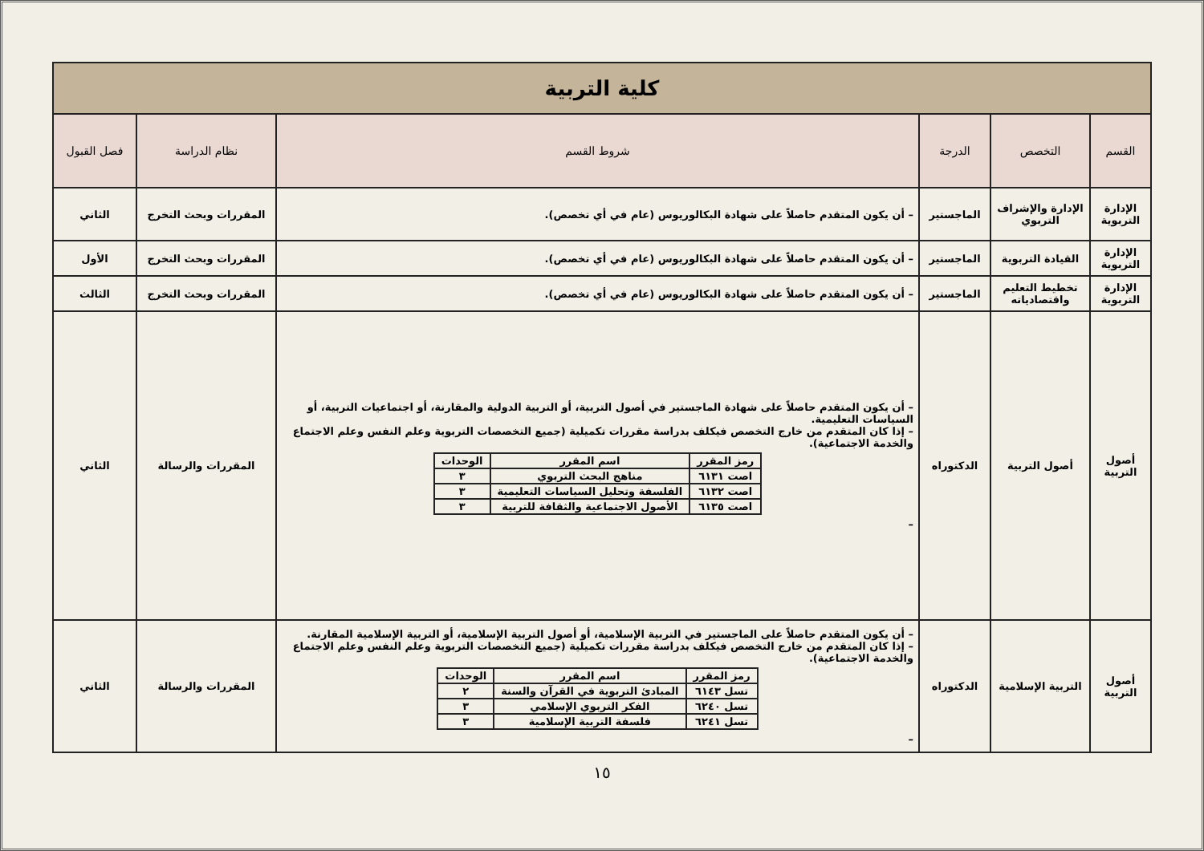| كلية التربية | | | | | |
| القسم | التخصص | الدرجة | شروط القسم | نظام الدراسة | فصل القبول |
| الإدارة التربوية | الإدارة والإشراف التربوي | الماجستير | – أن يكون المتقدم حاصلاً على شهادة البكالوريوس (عام في أي تخصص). | المقررات وبحث التخرج | الثاني |
| الإدارة التربوية | القيادة التربوية | الماجستير | – أن يكون المتقدم حاصلاً على شهادة البكالوريوس (عام في أي تخصص). | المقررات وبحث التخرج | الأول |
| الإدارة التربوية | تخطيط التعليم واقتصادياته | الماجستير | – أن يكون المتقدم حاصلاً على شهادة البكالوريوس (عام في أي تخصص). | المقررات وبحث التخرج | الثالث |
| أصول التربية | أصول التربية | الدكتوراه | – أن يكون المتقدم حاصلاً على شهادة الماجستير في أصول التربية، أو التربية الدولية والمقارنة، أو اجتماعيات التربية، أو السياسات التعليمية. – إذا كان المتقدم من خارج التخصص فيكلف بدراسة مقررات تكميلية (جميع التخصصات التربوية وعلم النفس وعلم الاجتماع والخدمة الاجتماعية). / رمز المقرر / اسم المقرر / الوحدات / / --- / --- / --- / / اصت ٦١٣١ / مناهج البحث التربوي / ٣ / / اصت ٦١٣٢ / الفلسفة وتحليل السياسات التعليمية / ٣ / / اصت ٦١٣٥ / الأصول الاجتماعية والثقافة للتربية / ٣ / – | المقررات والرسالة | الثاني |
| أصول التربية | التربية الإسلامية | الدكتوراه | – أن يكون المتقدم حاصلاً على الماجستير في التربية الإسلامية، أو أصول التربية الإسلامية، أو التربية الإسلامية المقارنة. – إذا كان المتقدم من خارج التخصص فيكلف بدراسة مقررات تكميلية (جميع التخصصات التربوية وعلم النفس وعلم الاجتماع والخدمة الاجتماعية). / رمز المقرر / اسم المقرر / الوحدات / / --- / --- / --- / / تسل ٦١٤٣ / المبادئ التربوية في القرآن والسنة / ٢ / / تسل ٦٢٤٠ / الفكر التربوي الإسلامي / ٣ / / تسل ٦٢٤١ / فلسفة التربية الإسلامية / ٣ / – | المقررات والرسالة | الثاني |
١٥